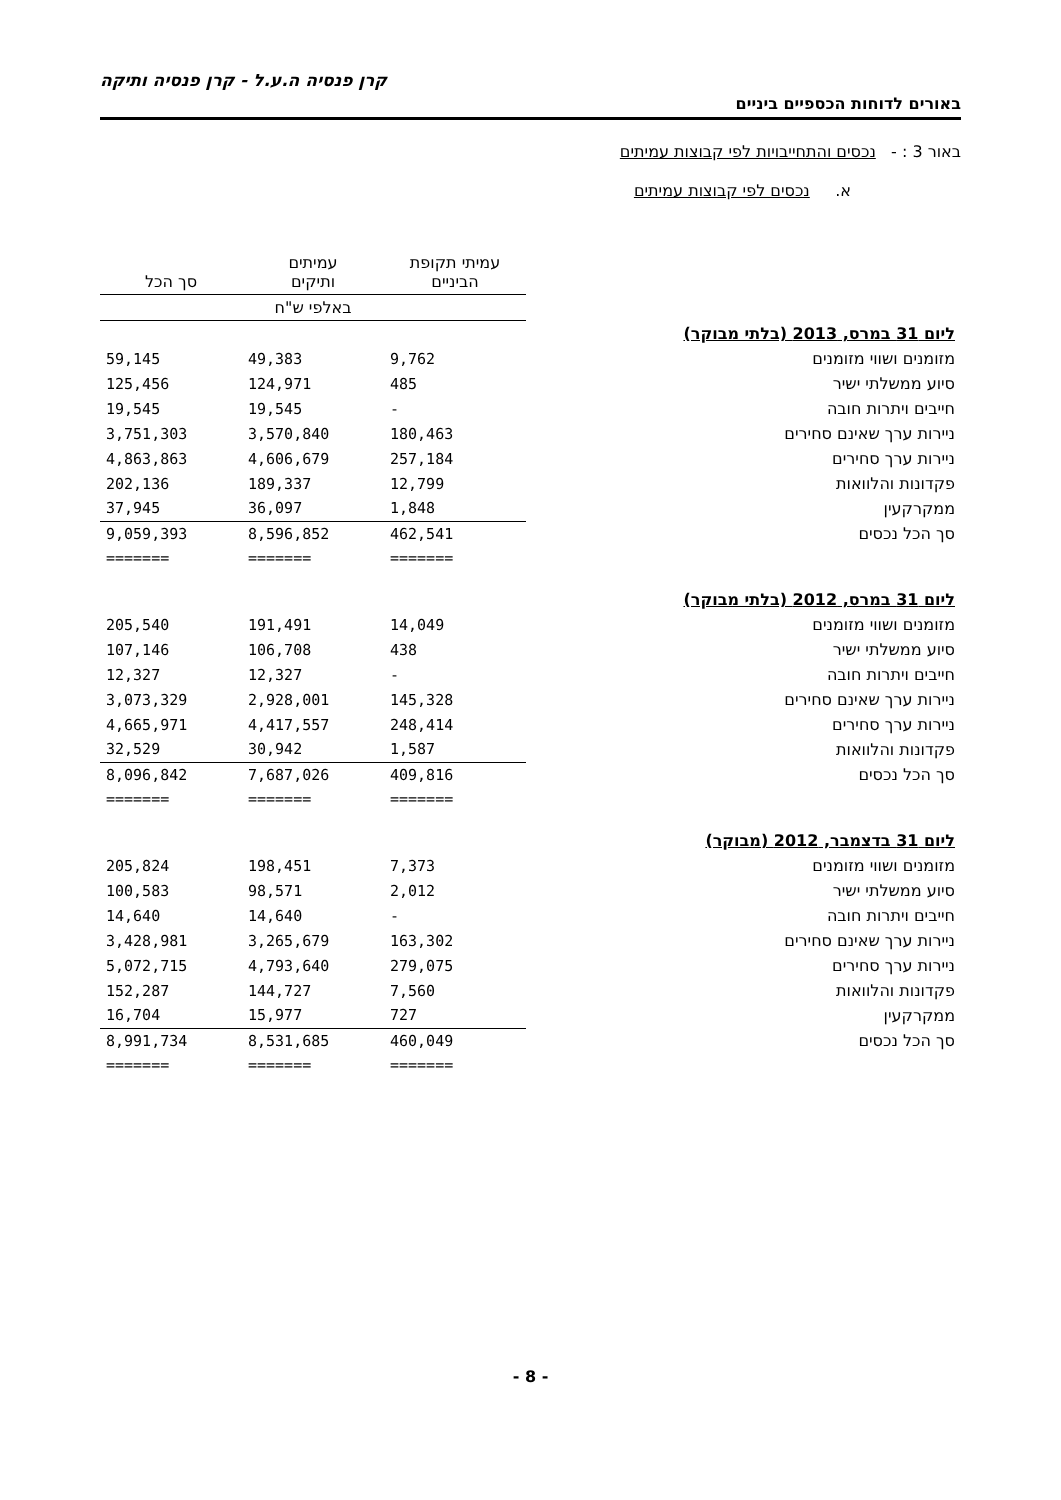קרן פנסיה ה.ע.ל - קרן פנסיה ותיקה
באורים לדוחות הכספיים ביניים
באור 3 : - נכסים והתחייבויות לפי קבוצות עמיתים
א. נכסים לפי קבוצות עמיתים
| | עמיתי תקופת הביניים | עמיתים ותיקים | סך הכל |
| --- | --- | --- | --- |
| | באלפי ש"ח | | |
| ליום 31 במרס, 2013 (בלתי מבוקר) | | | |
| מזומנים ושווי מזומנים | 9,762 | 49,383 | 59,145 |
| סיוע ממשלתי ישיר | 485 | 124,971 | 125,456 |
| חייבים ויתרות חובה | - | 19,545 | 19,545 |
| ניירות ערך שאינם סחירים | 180,463 | 3,570,840 | 3,751,303 |
| ניירות ערך סחירים | 257,184 | 4,606,679 | 4,863,863 |
| פקדונות והלוואות | 12,799 | 189,337 | 202,136 |
| ממקרקעין | 1,848 | 36,097 | 37,945 |
| סך הכל נכסים | 462,541 | 8,596,852 | 9,059,393 |
| | ======= | ======= | ======= |
| ליום 31 במרס, 2012 (בלתי מבוקר) | | | |
| מזומנים ושווי מזומנים | 14,049 | 191,491 | 205,540 |
| סיוע ממשלתי ישיר | 438 | 106,708 | 107,146 |
| חייבים ויתרות חובה | - | 12,327 | 12,327 |
| ניירות ערך שאינם סחירים | 145,328 | 2,928,001 | 3,073,329 |
| ניירות ערך סחירים | 248,414 | 4,417,557 | 4,665,971 |
| פקדונות והלוואות | 1,587 | 30,942 | 32,529 |
| סך הכל נכסים | 409,816 | 7,687,026 | 8,096,842 |
| | ======= | ======= | ======= |
| ליום 31 בדצמבר, 2012 (מבוקר) | | | |
| מזומנים ושווי מזומנים | 7,373 | 198,451 | 205,824 |
| סיוע ממשלתי ישיר | 2,012 | 98,571 | 100,583 |
| חייבים ויתרות חובה | - | 14,640 | 14,640 |
| ניירות ערך שאינם סחירים | 163,302 | 3,265,679 | 3,428,981 |
| ניירות ערך סחירים | 279,075 | 4,793,640 | 5,072,715 |
| פקדונות והלוואות | 7,560 | 144,727 | 152,287 |
| ממקרקעין | 727 | 15,977 | 16,704 |
| סך הכל נכסים | 460,049 | 8,531,685 | 8,991,734 |
| | ======= | ======= | ======= |
- 8 -